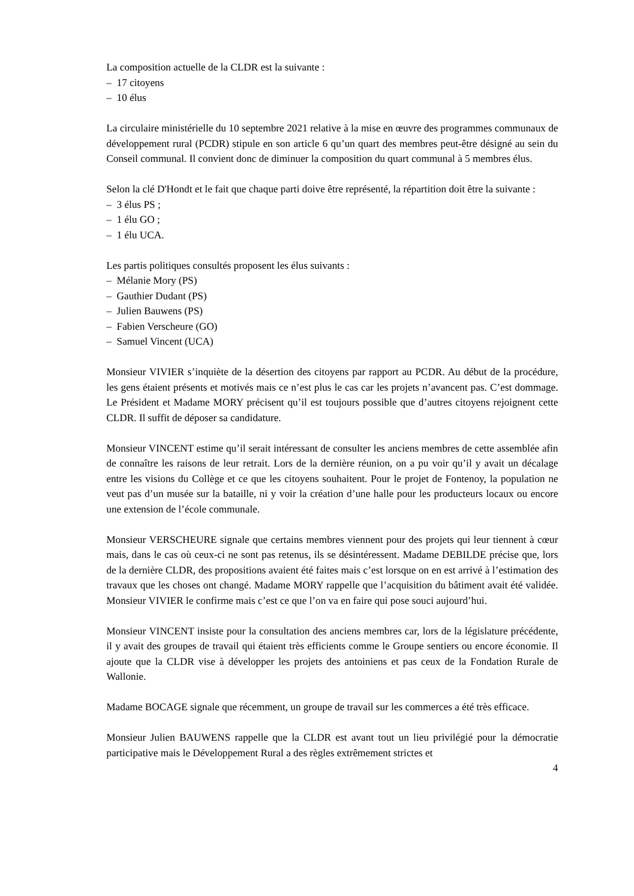La composition actuelle de la CLDR est la suivante :
– 17 citoyens
– 10 élus
La circulaire ministérielle du 10 septembre 2021 relative à la mise en œuvre des programmes communaux de développement rural (PCDR) stipule en son article 6 qu’un quart des membres peut-être désigné au sein du Conseil communal. Il convient donc de diminuer la composition du quart communal à 5 membres élus.
Selon la clé D'Hondt et le fait que chaque parti doive être représenté, la répartition doit être la suivante :
– 3 élus PS ;
– 1 élu GO ;
– 1 élu UCA.
Les partis politiques consultés proposent les élus suivants :
– Mélanie Mory (PS)
– Gauthier Dudant (PS)
– Julien Bauwens (PS)
– Fabien Verscheure (GO)
– Samuel Vincent (UCA)
Monsieur VIVIER s’inquiète de la désertion des citoyens par rapport au PCDR. Au début de la procédure, les gens étaient présents et motivés mais ce n’est plus le cas car les projets n’avancent pas. C’est dommage. Le Président et Madame MORY précisent qu’il est toujours possible que d’autres citoyens rejoignent cette CLDR. Il suffit de déposer sa candidature.
Monsieur VINCENT estime qu’il serait intéressant de consulter les anciens membres de cette assemblée afin de connaître les raisons de leur retrait. Lors de la dernière réunion, on a pu voir qu’il y avait un décalage entre les visions du Collège et ce que les citoyens souhaitent. Pour le projet de Fontenoy, la population ne veut pas d’un musée sur la bataille, ni y voir la création d’une halle pour les producteurs locaux ou encore une extension de l’école communale.
Monsieur VERSCHEURE signale que certains membres viennent pour des projets qui leur tiennent à cœur mais, dans le cas où ceux-ci ne sont pas retenus, ils se désintéressent. Madame DEBILDE précise que, lors de la dernière CLDR, des propositions avaient été faites mais c’est lorsque on en est arrivé à l’estimation des travaux que les choses ont changé. Madame MORY rappelle que l’acquisition du bâtiment avait été validée. Monsieur VIVIER le confirme mais c’est ce que l’on va en faire qui pose souci aujourd’hui.
Monsieur VINCENT insiste pour la consultation des anciens membres car, lors de la législature précédente, il y avait des groupes de travail qui étaient très efficients comme le Groupe sentiers ou encore économie. Il ajoute que la CLDR vise à développer les projets des antoiniens et pas ceux de la Fondation Rurale de Wallonie.
Madame BOCAGE signale que récemment, un groupe de travail sur les commerces a été très efficace.
Monsieur Julien BAUWENS rappelle que la CLDR est avant tout un lieu privilégié pour la démocratie participative mais le Développement Rural a des règles extrêmement strictes et
4